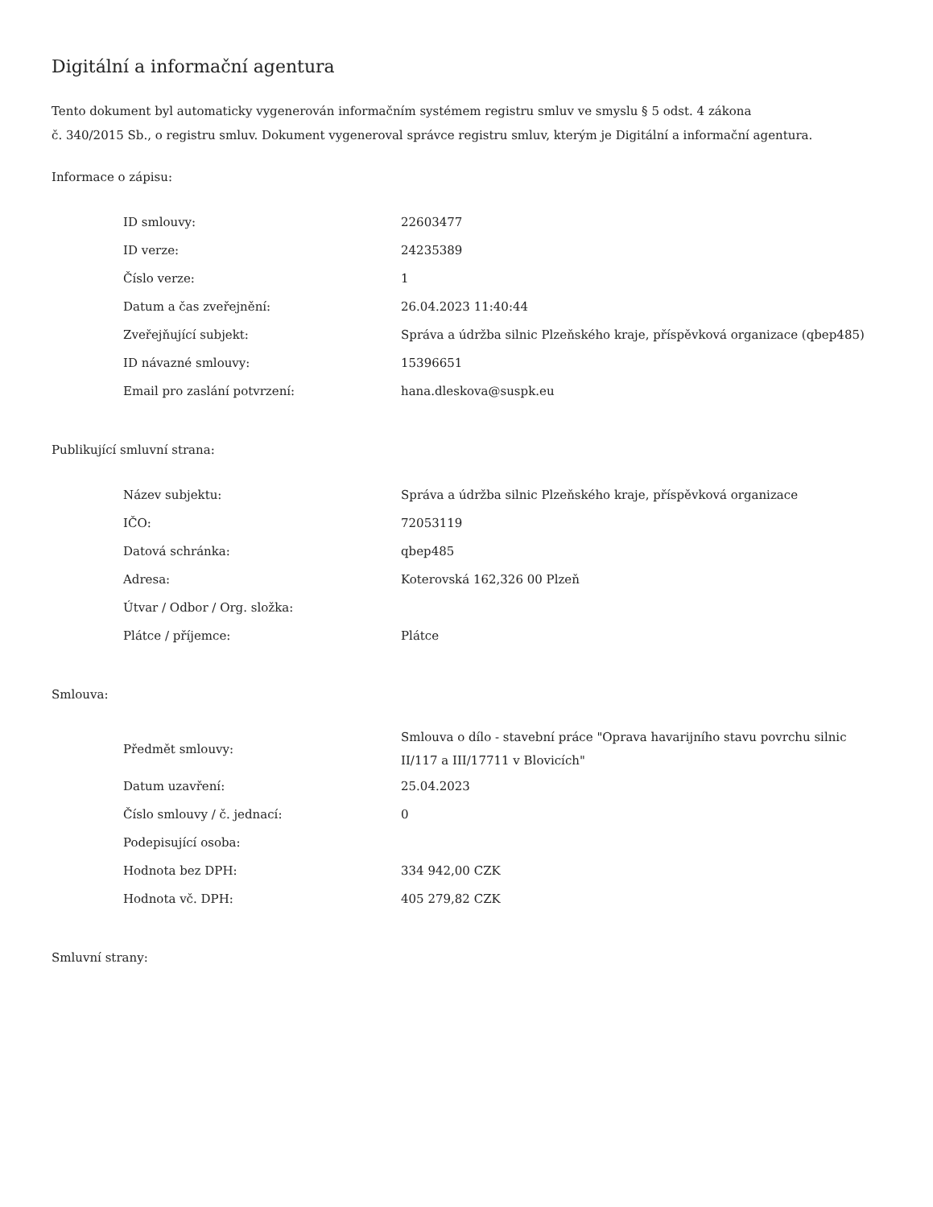Digitální a informační agentura
Tento dokument byl automaticky vygenerován informačním systémem registru smluv ve smyslu § 5 odst. 4 zákona
č. 340/2015 Sb., o registru smluv. Dokument vygeneroval správce registru smluv, kterým je Digitální a informační agentura.
Informace o zápisu:
| ID smlouvy: | 22603477 |
| ID verze: | 24235389 |
| Číslo verze: | 1 |
| Datum a čas zveřejnění: | 26.04.2023 11:40:44 |
| Zveřejňující subjekt: | Správa a údržba silnic Plzeňského kraje, příspěvková organizace (qbep485) |
| ID návazné smlouvy: | 15396651 |
| Email pro zaslání potvrzení: | hana.dleskova@suspk.eu |
Publikující smluvní strana:
| Název subjektu: | Správa a údržba silnic Plzeňského kraje, příspěvková organizace |
| IČO: | 72053119 |
| Datová schránka: | qbep485 |
| Adresa: | Koterovská 162,326 00 Plzeň |
| Útvar / Odbor / Org. složka: | |
| Plátce / příjemce: | Plátce |
Smlouva:
| Předmět smlouvy: | Smlouva o dílo - stavební práce "Oprava havarijního stavu povrchu silnic II/117 a III/17711 v Blovicích" |
| Datum uzavření: | 25.04.2023 |
| Číslo smlouvy / č. jednací: | 0 |
| Podepisující osoba: | |
| Hodnota bez DPH: | 334 942,00 CZK |
| Hodnota vč. DPH: | 405 279,82 CZK |
Smluvní strany: